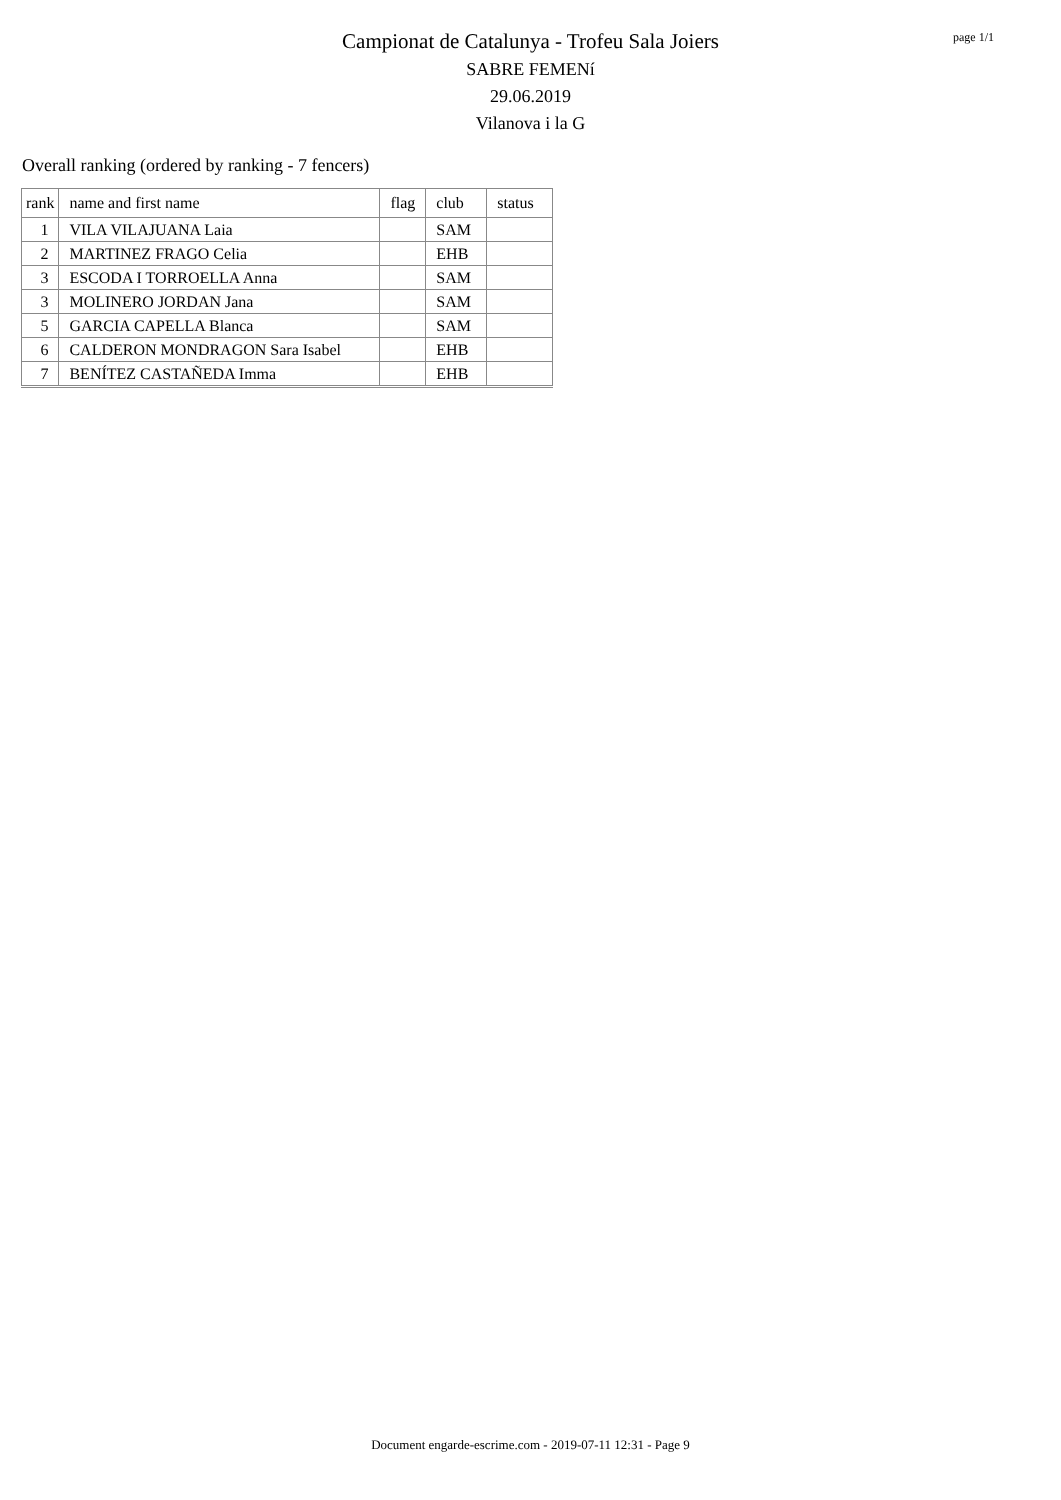Campionat de Catalunya - Trofeu Sala Joiers
SABRE FEMENí
29.06.2019
Vilanova i la G
page 1/1
Overall ranking (ordered by ranking - 7 fencers)
| rank | name and first name | flag | club | status |
| --- | --- | --- | --- | --- |
| 1 | VILA VILAJUANA Laia | | SAM | |
| 2 | MARTINEZ FRAGO Celia | | EHB | |
| 3 | ESCODA I TORROELLA Anna | | SAM | |
| 3 | MOLINERO JORDAN Jana | | SAM | |
| 5 | GARCIA CAPELLA Blanca | | SAM | |
| 6 | CALDERON MONDRAGON Sara Isabel | | EHB | |
| 7 | BENÍTEZ CASTAÑEDA Imma | | EHB | |
Document engarde-escrime.com - 2019-07-11 12:31 - Page 9